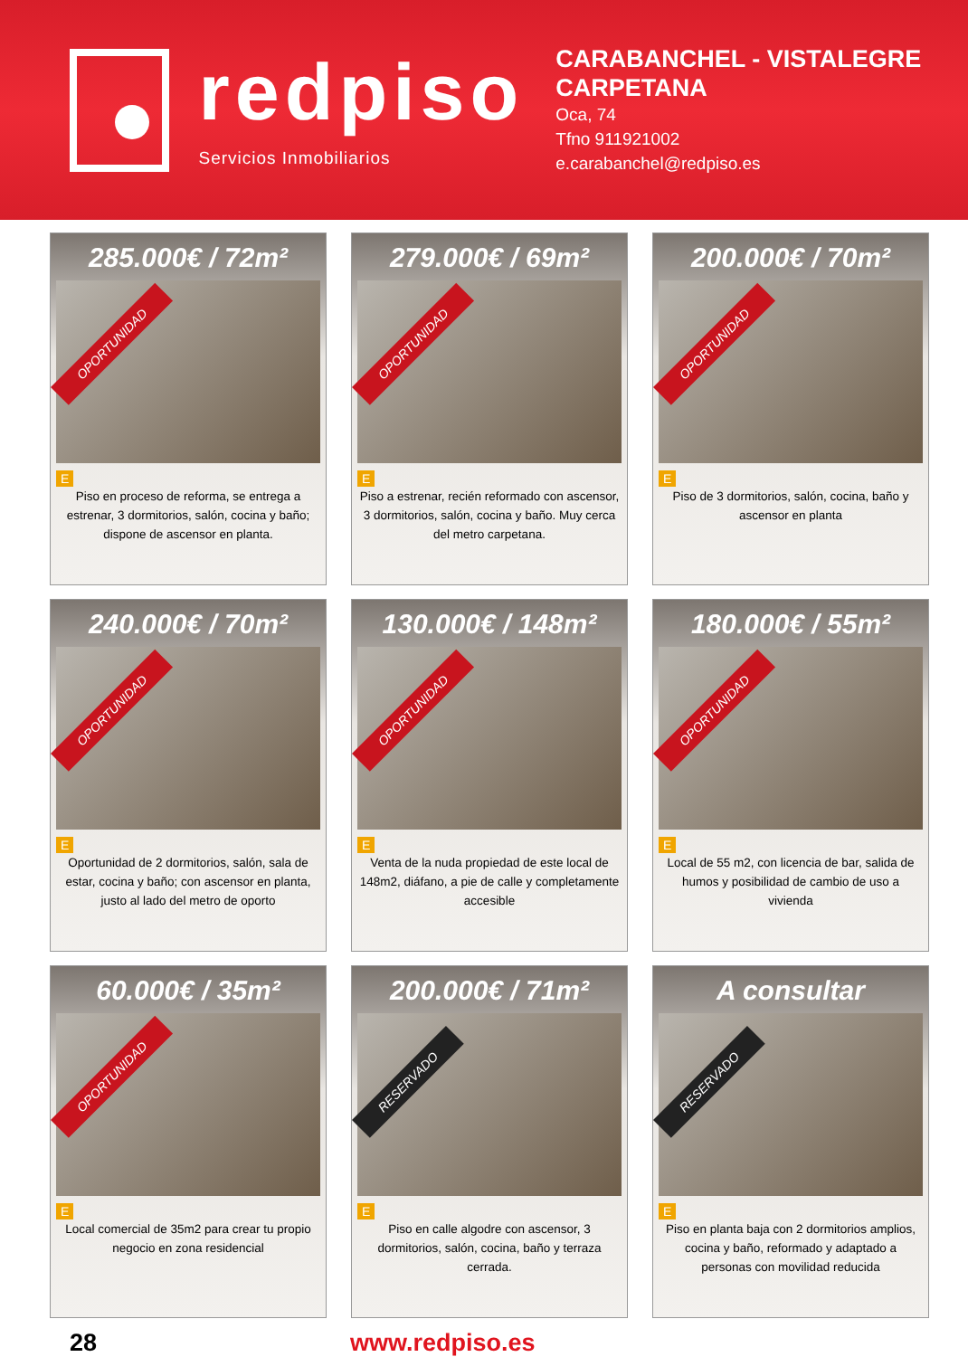redpiso
Servicios Inmobiliarios
CARABANCHEL - VISTALEGRE CARPETANA
Oca, 74
Tfno 911921002
e.carabanchel@redpiso.es
285.000€ / 72m²
E
Piso en proceso de reforma, se entrega a estrenar, 3 dormitorios, salón, cocina y baño; dispone de ascensor en planta.
OPORTUNIDAD
279.000€ / 69m²
E
Piso a estrenar, recién reformado con ascensor, 3 dormitorios, salón, cocina y baño. Muy cerca del metro carpetana.
OPORTUNIDAD
200.000€ / 70m²
E
Piso de 3 dormitorios, salón, cocina, baño y ascensor en planta
OPORTUNIDAD
240.000€ / 70m²
E
Oportunidad de 2 dormitorios, salón, sala de estar, cocina y baño; con ascensor en planta, justo al lado del metro de oporto
OPORTUNIDAD
130.000€ / 148m²
E
Venta de la nuda propiedad de este local de 148m2, diáfano, a pie de calle y completamente accesible
OPORTUNIDAD
180.000€ / 55m²
E
Local de 55 m2, con licencia de bar, salida de humos y posibilidad de cambio de uso a vivienda
OPORTUNIDAD
60.000€ / 35m²
E
Local comercial de 35m2 para crear tu propio negocio en zona residencial
OPORTUNIDAD
200.000€ / 71m²
E
Piso en calle algodre con ascensor, 3 dormitorios, salón, cocina, baño y terraza cerrada.
RESERVADO
A consultar
E
Piso en planta baja con 2 dormitorios amplios, cocina y baño, reformado y adaptado a personas con movilidad reducida
RESERVADO
28 www.redpiso.es